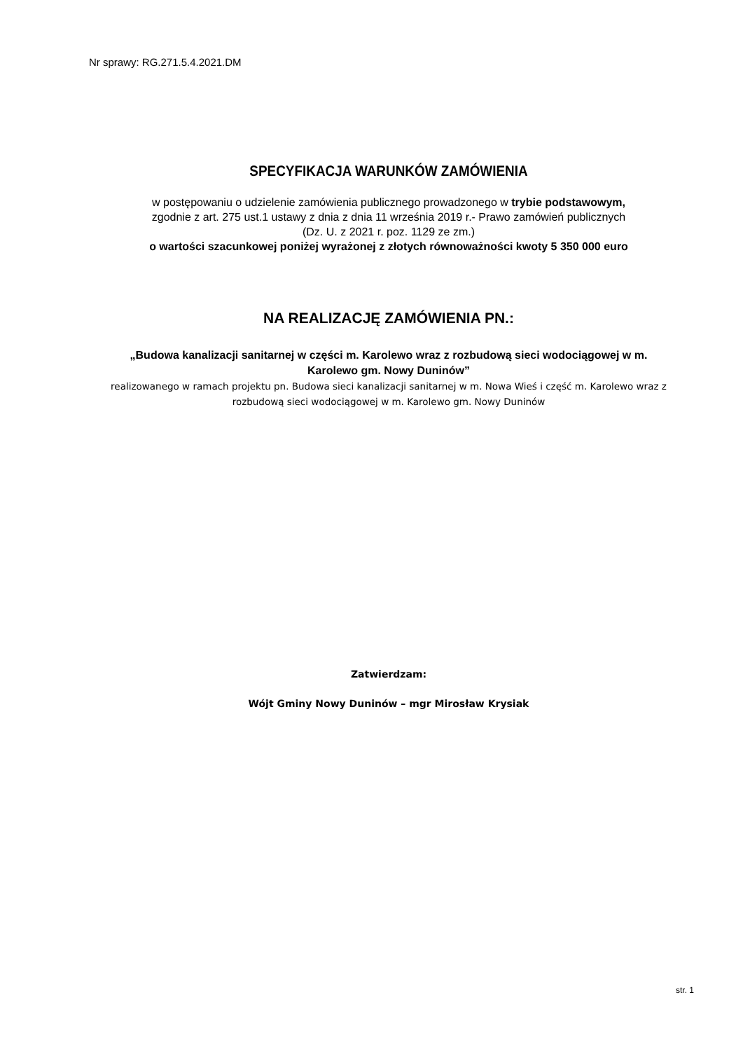Nr sprawy: RG.271.5.4.2021.DM
SPECYFIKACJA WARUNKÓW ZAMÓWIENIA
w postępowaniu o udzielenie zamówienia publicznego prowadzonego w trybie podstawowym,
zgodnie z art. 275 ust.1 ustawy z dnia z dnia 11 września 2019 r.- Prawo zamówień publicznych
(Dz. U. z 2021 r. poz. 1129 ze zm.)
o wartości szacunkowej poniżej wyrażonej z złotych równoważności kwoty 5 350 000 euro
NA REALIZACJĘ ZAMÓWIENIA PN.:
„Budowa kanalizacji sanitarnej w części m. Karolewo wraz z rozbudową sieci wodociągowej w m. Karolewo gm. Nowy Duninów”
realizowanego w ramach projektu pn. Budowa sieci kanalizacji sanitarnej w m. Nowa Wieś i część m. Karolewo wraz z rozbudową sieci wodociągowej w m. Karolewo gm. Nowy Duninów
Zatwierdzam:
Wójt Gminy Nowy Duninów – mgr Mirosław Krysiak
str. 1